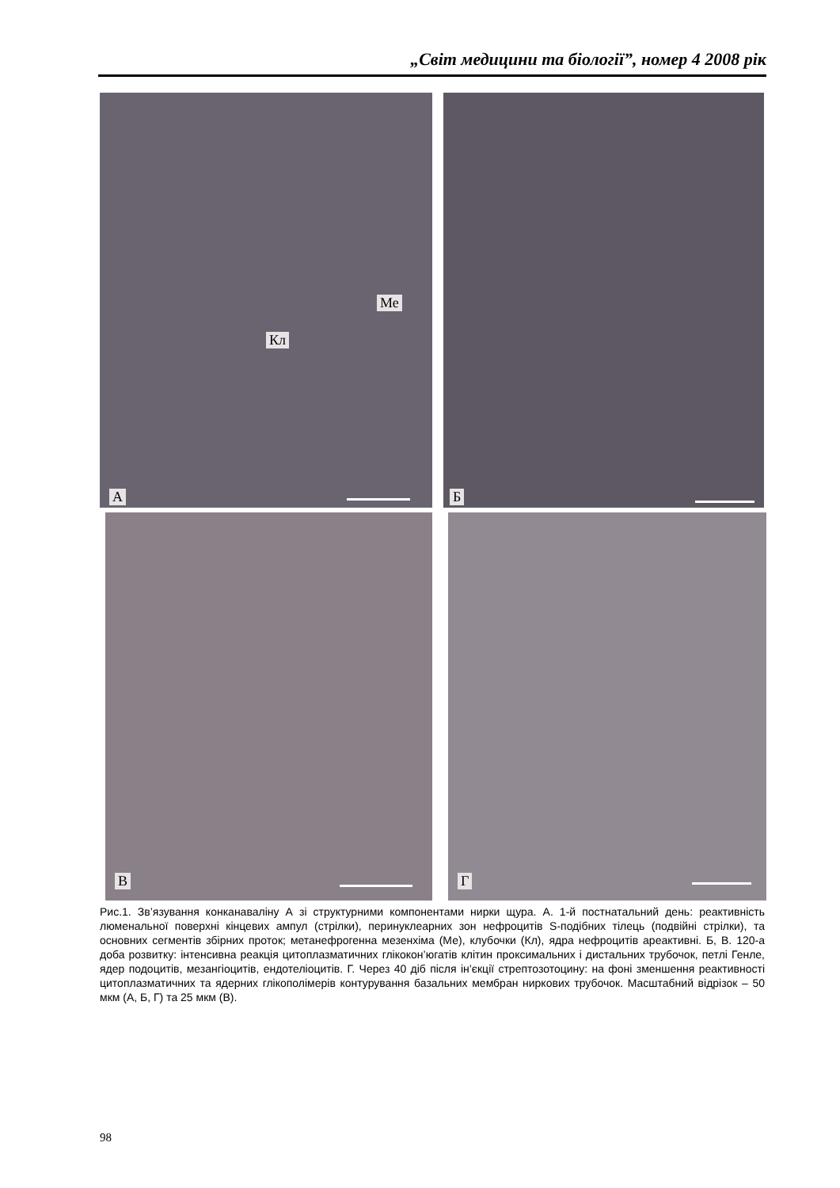„Світ медицини та біології”, номер 4 2008 рік
Ме
Кл
А
Б
В Г
Рис.1. Зв’язування конканаваліну А зі структурними компонентами нирки щура. А. 1-й постнатальний день: реактивність люменальної поверхні кінцевих ампул (стрілки), перинуклеарних зон нефроцитів S-подібних тілець (подвійні стрілки), та основних сегментів збірних проток; метанефрогенна мезенхіма (Ме), клубочки (Кл), ядра нефроцитів ареактивні. Б, В. 120-а доба розвитку: інтенсивна реакція цитоплазматичних глікокон’югатів клітин проксимальних і дистальних трубочок, петлі Генле, ядер подоцитів, мезангіоцитів, ендотеліоцитів. Г. Через 40 діб після ін’єкції стрептозотоцину: на фоні зменшення реактивності цитоплазматичних та ядерних глікополімерів контурування базальних мембран ниркових трубочок. Масштабний відрізок – 50 мкм (А, Б, Г) та 25 мкм (В).
98